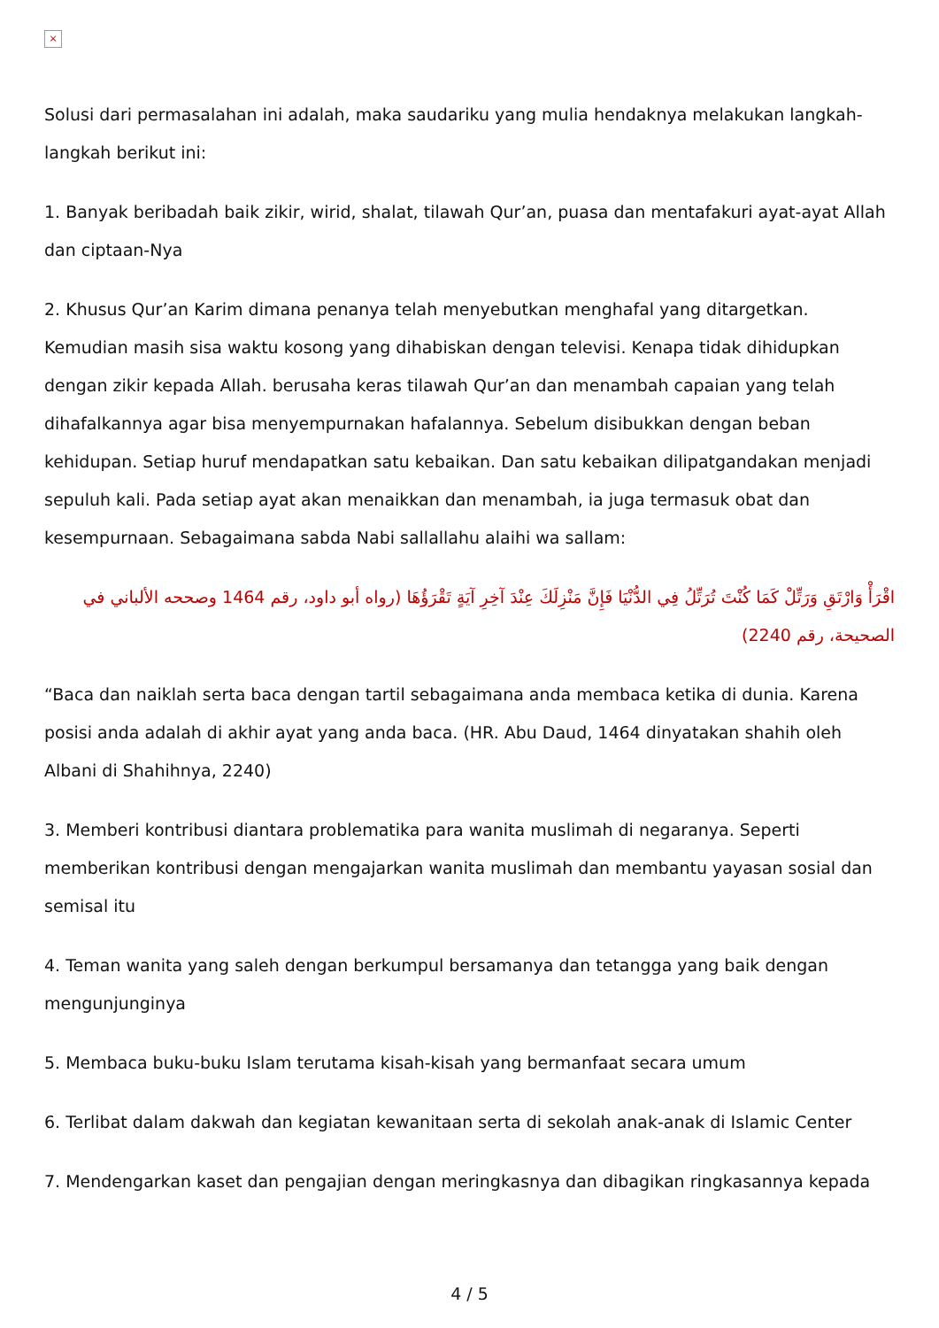×
Solusi dari permasalahan ini adalah, maka saudariku yang mulia hendaknya melakukan langkah-langkah berikut ini:
1. Banyak beribadah baik zikir, wirid, shalat, tilawah Qur’an, puasa dan mentafakuri ayat-ayat Allah dan ciptaan-Nya
2. Khusus Qur’an Karim dimana penanya telah menyebutkan menghafal yang ditargetkan. Kemudian masih sisa waktu kosong yang dihabiskan dengan televisi. Kenapa tidak dihidupkan dengan zikir kepada Allah. berusaha keras tilawah Qur’an dan menambah capaian yang telah dihafalkannya agar bisa menyempurnakan hafalannya. Sebelum disibukkan dengan beban kehidupan. Setiap huruf mendapatkan satu kebaikan. Dan satu kebaikan dilipatgandakan menjadi sepuluh kali. Pada setiap ayat akan menaikkan dan menambah, ia juga termasuk obat dan kesempurnaan. Sebagaimana sabda Nabi sallallahu alaihi wa sallam:
اقْرَأْ وَارْتَقِ وَرَتِّلْ كَمَا كُنْتَ تُرَتِّلُ فِي الدُّنْيَا فَإِنَّ مَنْزِلَكَ عِنْدَ آخِرِ آيَةٍ تَقْرَؤُهَا (رواه أبو داود، رقم 1464 وصححه الألباني في الصحيحة، رقم 2240)
“Baca dan naiklah serta baca dengan tartil sebagaimana anda membaca ketika di dunia. Karena posisi anda adalah di akhir ayat yang anda baca. (HR. Abu Daud, 1464 dinyatakan shahih oleh Albani di Shahihnya, 2240)
3. Memberi kontribusi diantara problematika para wanita muslimah di negaranya. Seperti memberikan kontribusi dengan mengajarkan wanita muslimah dan membantu yayasan sosial dan semisal itu
4. Teman wanita yang saleh dengan berkumpul bersamanya dan tetangga yang baik dengan mengunjunginya
5. Membaca buku-buku Islam terutama kisah-kisah yang bermanfaat secara umum
6. Terlibat dalam dakwah dan kegiatan kewanitaan serta di sekolah anak-anak di Islamic Center
7. Mendengarkan kaset dan pengajian dengan meringkasnya dan dibagikan ringkasannya kepada
4 / 5